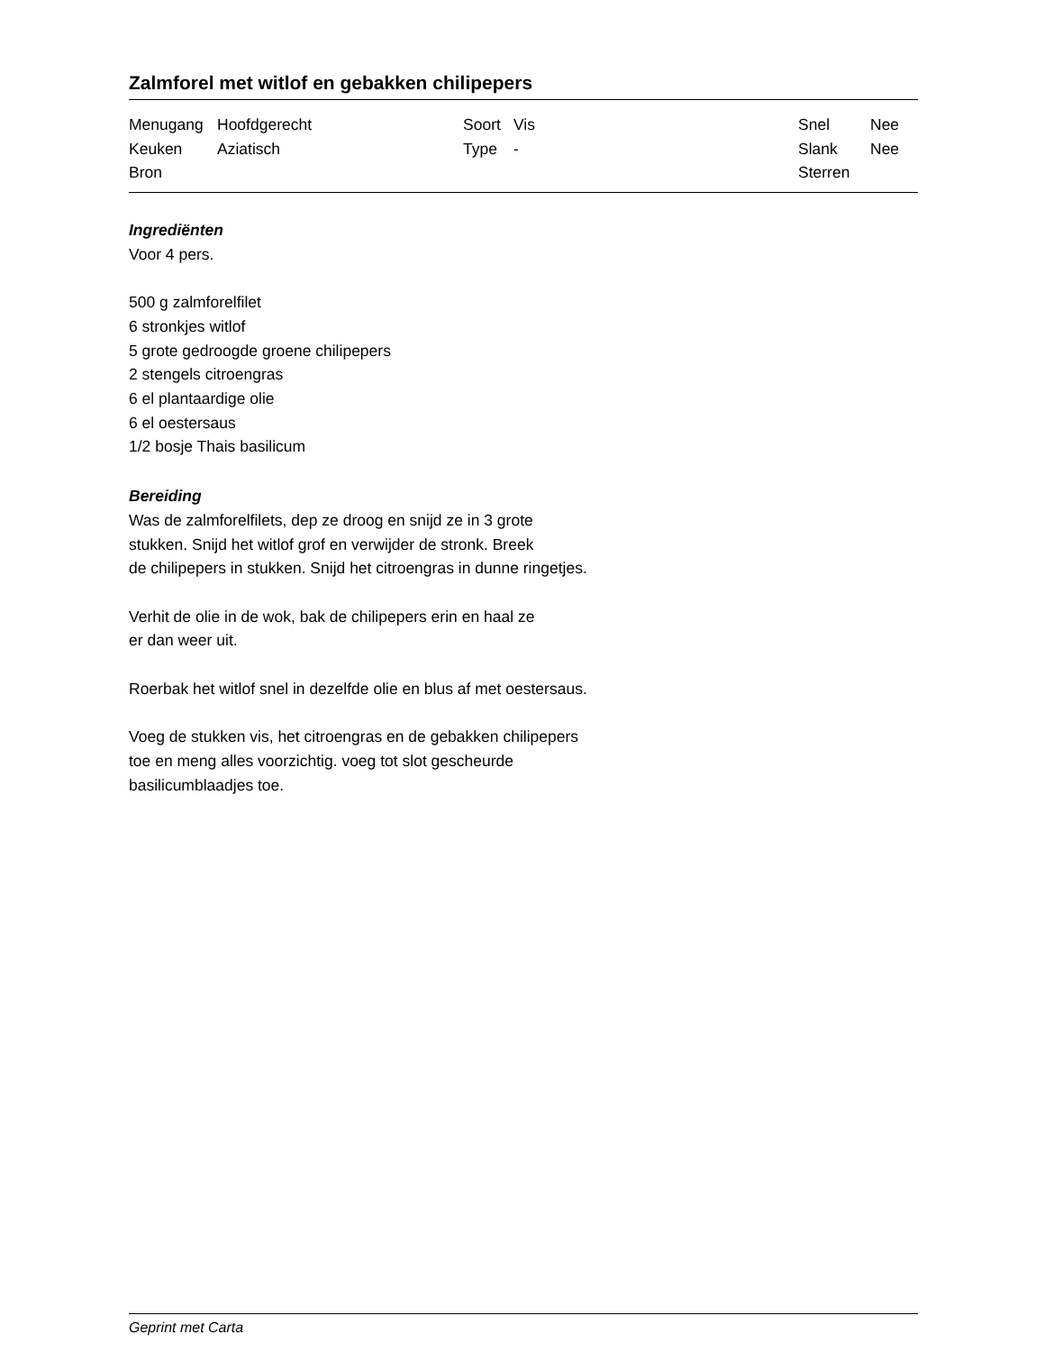Zalmforel met witlof en gebakken chilipepers
| Menugang | Hoofdgerecht | Soort | Vis | Snel | Nee |
| Keuken | Aziatisch | Type | - | Slank | Nee |
| Bron | | | | Sterren | |
Ingrediënten
Voor 4 pers.
500 g zalmforelfilet
6 stronkjes witlof
5 grote gedroogde groene chilipepers
2 stengels citroengras
6 el plantaardige olie
6 el oestersaus
1/2 bosje Thais basilicum
Bereiding
Was de zalmforelfilets, dep ze droog en snijd ze in 3 grote
stukken. Snijd het witlof grof en verwijder de stronk. Breek
de chilipepers in stukken. Snijd het citroengras in dunne ringetjes.
Verhit de olie in de wok, bak de chilipepers erin en haal ze
er dan weer uit.
Roerbak het witlof snel in dezelfde olie en blus af met oestersaus.
Voeg de stukken vis, het citroengras en de gebakken chilipepers
toe en meng alles voorzichtig. voeg tot slot gescheurde
basilicumblaadjes toe.
Geprint met Carta